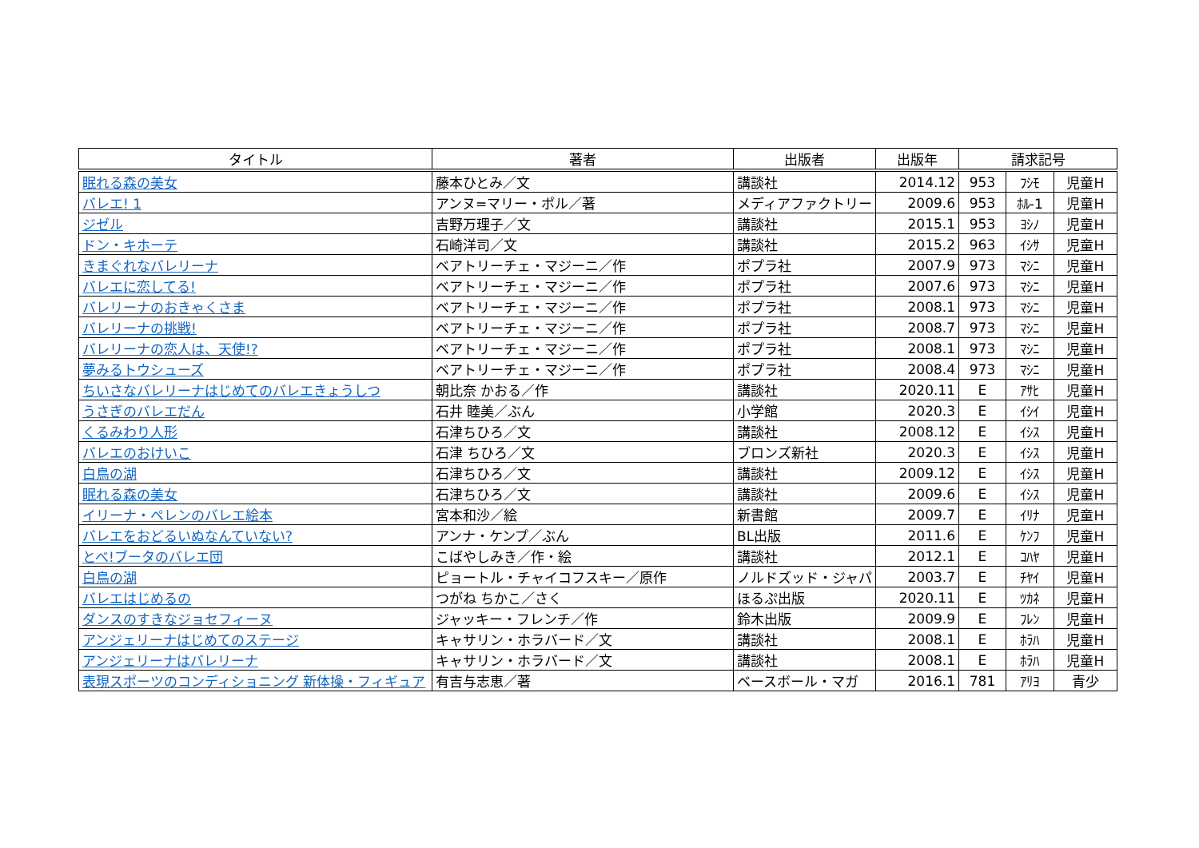| タイトル | 著者 | 出版者 | 出版年 | 請求記号 | | |
| --- | --- | --- | --- | --- | --- | --- |
| 眠れる森の美女 | 藤本ひとみ／文 | 講談社 | 2014.12 | 953 | ﾌｼﾓ | 児童H |
| バレエ! 1 | アンヌ=マリー・ポル／著 | メディアファクトリー | 2009.6 | 953 | ﾎﾙ-1 | 児童H |
| ジゼル | 吉野万理子／文 | 講談社 | 2015.1 | 953 | ﾖｼﾉ | 児童H |
| ドン・キホーテ | 石崎洋司／文 | 講談社 | 2015.2 | 963 | ｲｼｻ | 児童H |
| きまぐれなバレリーナ | ベアトリーチェ・マジーニ／作 | ポプラ社 | 2007.9 | 973 | ﾏｼﾆ | 児童H |
| バレエに恋してる! | ベアトリーチェ・マジーニ／作 | ポプラ社 | 2007.6 | 973 | ﾏｼﾆ | 児童H |
| バレリーナのおきゃくさま | ベアトリーチェ・マジーニ／作 | ポプラ社 | 2008.1 | 973 | ﾏｼﾆ | 児童H |
| バレリーナの挑戦! | ベアトリーチェ・マジーニ／作 | ポプラ社 | 2008.7 | 973 | ﾏｼﾆ | 児童H |
| バレリーナの恋人は、天使!? | ベアトリーチェ・マジーニ／作 | ポプラ社 | 2008.1 | 973 | ﾏｼﾆ | 児童H |
| 夢みるトウシューズ | ベアトリーチェ・マジーニ／作 | ポプラ社 | 2008.4 | 973 | ﾏｼﾆ | 児童H |
| ちいさなバレリーナはじめてのバレエきょうしつ | 朝比奈 かおる／作 | 講談社 | 2020.11 | E | ｱｻﾋ | 児童H |
| うさぎのバレエだん | 石井 睦美／ぶん | 小学館 | 2020.3 | E | ｲｼｲ | 児童H |
| くるみわり人形 | 石津ちひろ／文 | 講談社 | 2008.12 | E | ｲｼｽ | 児童H |
| バレエのおけいこ | 石津 ちひろ／文 | ブロンズ新社 | 2020.3 | E | ｲｼｽ | 児童H |
| 白鳥の湖 | 石津ちひろ／文 | 講談社 | 2009.12 | E | ｲｼｽ | 児童H |
| 眠れる森の美女 | 石津ちひろ／文 | 講談社 | 2009.6 | E | ｲｼｽ | 児童H |
| イリーナ・ペレンのバレエ絵本 | 宮本和沙／絵 | 新書館 | 2009.7 | E | ｲﾘﾅ | 児童H |
| バレエをおどるいぬなんていない? | アンナ・ケンプ／ぶん | BL出版 | 2011.6 | E | ｹﾝﾌ | 児童H |
| とべ!ブータのバレエ団 | こばやしみき／作・絵 | 講談社 | 2012.1 | E | ｺﾊﾔ | 児童H |
| 白鳥の湖 | ピョートル・チャイコフスキー／原作 | ノルドズッド・ジャパ | 2003.7 | E | ﾁﾔｲ | 児童H |
| バレエはじめるの | つがね ちかこ／さく | ほるぷ出版 | 2020.11 | E | ﾂｶﾈ | 児童H |
| ダンスのすきなジョセフィーヌ | ジャッキー・フレンチ／作 | 鈴木出版 | 2009.9 | E | ﾌﾚﾝ | 児童H |
| アンジェリーナはじめてのステージ | キャサリン・ホラバード／文 | 講談社 | 2008.1 | E | ﾎﾗﾊ | 児童H |
| アンジェリーナはバレリーナ | キャサリン・ホラバード／文 | 講談社 | 2008.1 | E | ﾎﾗﾊ | 児童H |
| 表現スポーツのコンディショニング 新体操・フィギュア | 有吉与志恵／著 | ベースボール・マガ | 2016.1 | 781 | ｱﾘﾖ | 青少 |